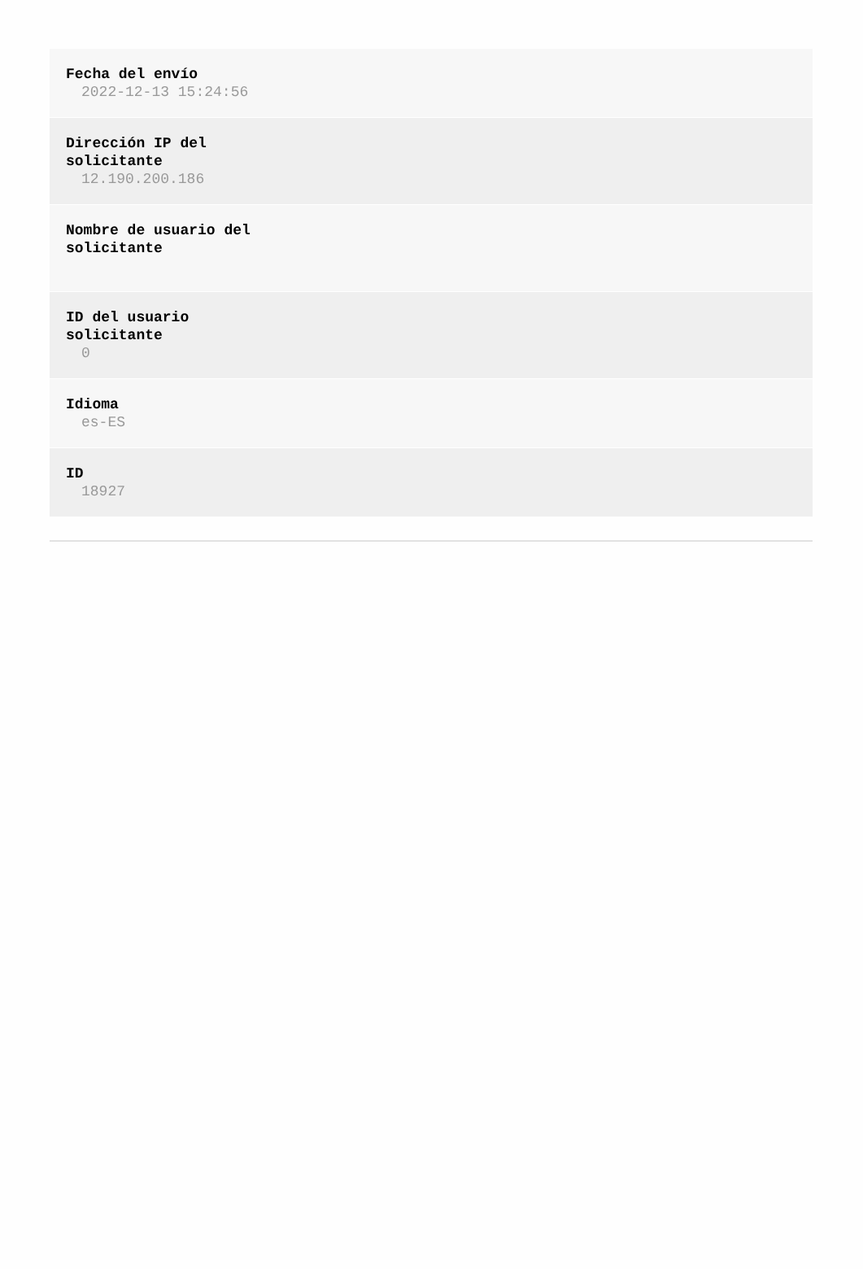Fecha del envío
2022-12-13 15:24:56
Dirección IP del solicitante
12.190.200.186
Nombre de usuario del solicitante
ID del usuario solicitante
0
Idioma
es-ES
ID
18927